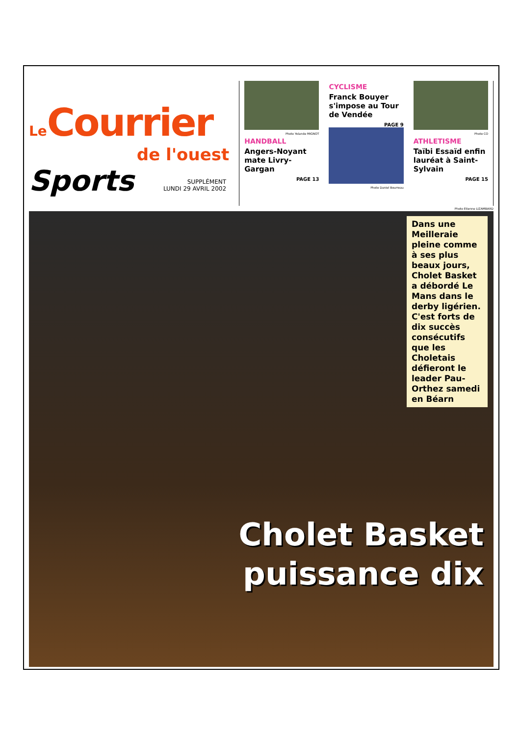Le Courrier
de l'ouest
Sports SUPPLÉMENT
LUNDI 29 AVRIL 2002
Photo Yolande MIGNOT
HANDBALL
Angers-Noyant mate Livry-Gargan
PAGE 13
CYCLISME
Franck Bouyer s'impose au Tour de Vendée
PAGE 9
Photo Daniel Bourreau
Photo CO
ATHLETISME
Taïbi Essaïd enfin lauréat à Saint-Sylvain
PAGE 15
Photo Etienne LIZAMBARD
Dans une Meilleraie pleine comme à ses plus beaux jours, Cholet Basket a débordé Le Mans dans le derby ligérien. C'est forts de dix succès consécutifs que les Choletais défieront le leader Pau-Orthez samedi en Béarn
Cholet Basket
puissance dix